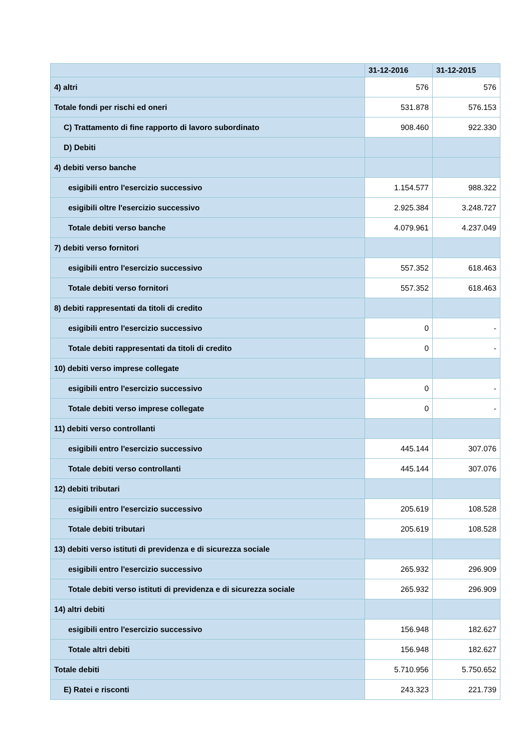| | 31-12-2016 | 31-12-2015 |
| --- | --- | --- |
| 4) altri | 576 | 576 |
| Totale fondi per rischi ed oneri | 531.878 | 576.153 |
| C) Trattamento di fine rapporto di lavoro subordinato | 908.460 | 922.330 |
| D) Debiti | | |
| 4) debiti verso banche | | |
| esigibili entro l'esercizio successivo | 1.154.577 | 988.322 |
| esigibili oltre l'esercizio successivo | 2.925.384 | 3.248.727 |
| Totale debiti verso banche | 4.079.961 | 4.237.049 |
| 7) debiti verso fornitori | | |
| esigibili entro l'esercizio successivo | 557.352 | 618.463 |
| Totale debiti verso fornitori | 557.352 | 618.463 |
| 8) debiti rappresentati da titoli di credito | | |
| esigibili entro l'esercizio successivo | 0 | - |
| Totale debiti rappresentati da titoli di credito | 0 | - |
| 10) debiti verso imprese collegate | | |
| esigibili entro l'esercizio successivo | 0 | - |
| Totale debiti verso imprese collegate | 0 | - |
| 11) debiti verso controllanti | | |
| esigibili entro l'esercizio successivo | 445.144 | 307.076 |
| Totale debiti verso controllanti | 445.144 | 307.076 |
| 12) debiti tributari | | |
| esigibili entro l'esercizio successivo | 205.619 | 108.528 |
| Totale debiti tributari | 205.619 | 108.528 |
| 13) debiti verso istituti di previdenza e di sicurezza sociale | | |
| esigibili entro l'esercizio successivo | 265.932 | 296.909 |
| Totale debiti verso istituti di previdenza e di sicurezza sociale | 265.932 | 296.909 |
| 14) altri debiti | | |
| esigibili entro l'esercizio successivo | 156.948 | 182.627 |
| Totale altri debiti | 156.948 | 182.627 |
| Totale debiti | 5.710.956 | 5.750.652 |
| E) Ratei e risconti | 243.323 | 221.739 |